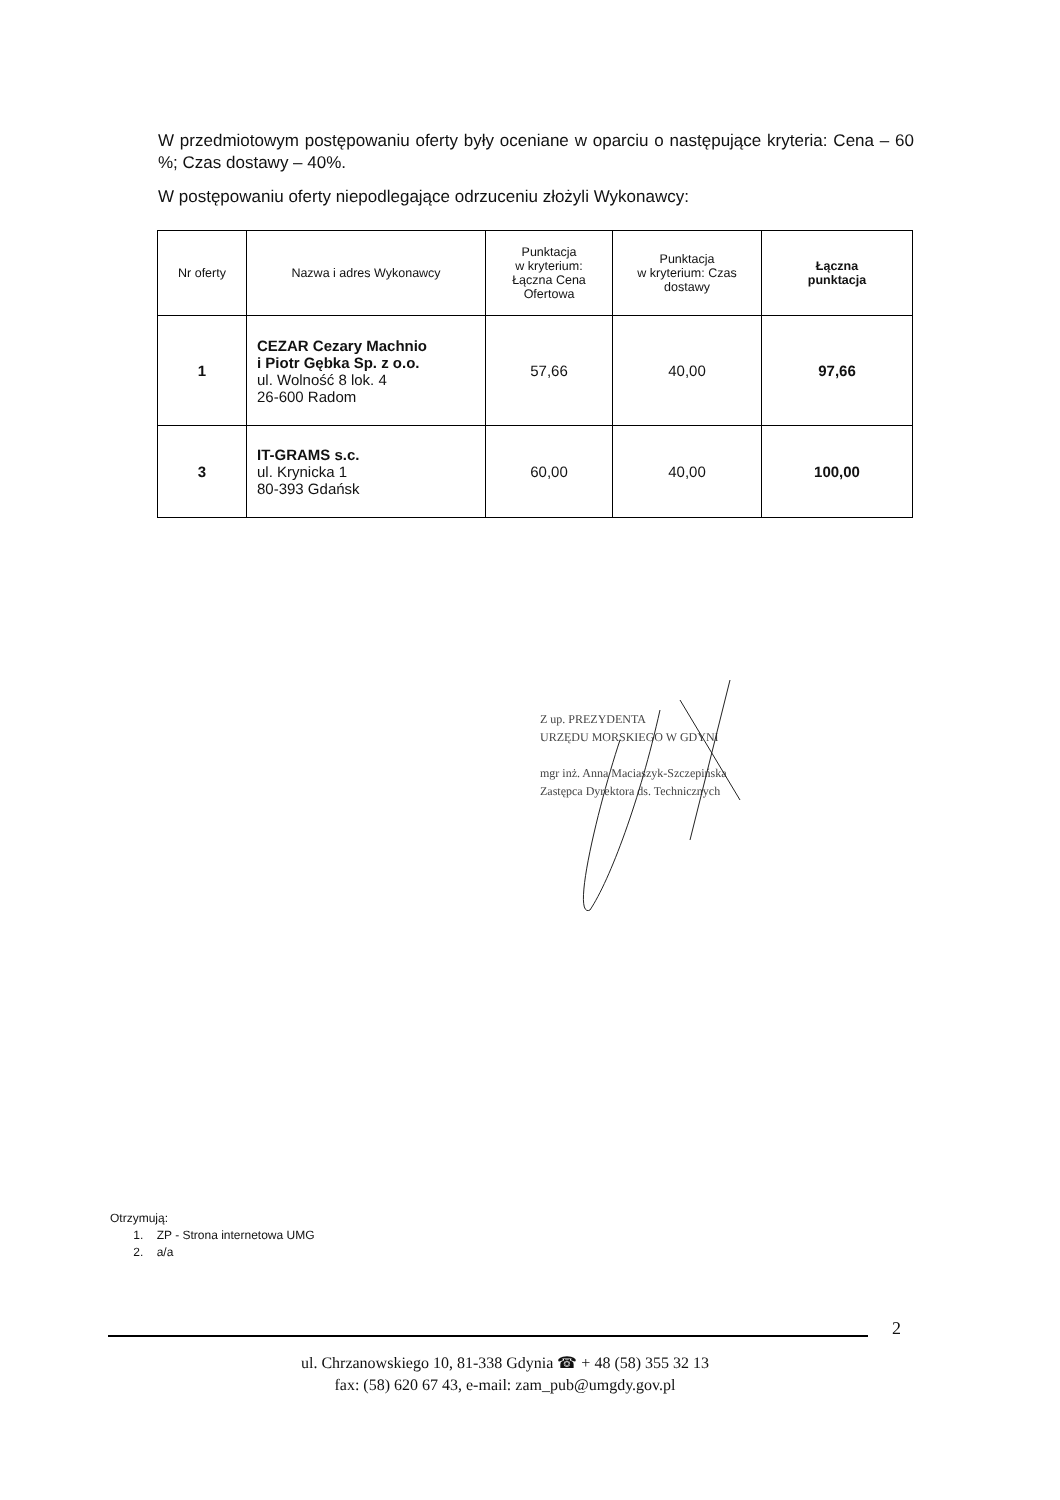W przedmiotowym postępowaniu oferty były oceniane w oparciu o następujące kryteria: Cena – 60 %; Czas dostawy – 40%.
W postępowaniu oferty niepodlegające odrzuceniu złożyli Wykonawcy:
| Nr oferty | Nazwa i adres Wykonawcy | Punktacja w kryterium: Łączna Cena Ofertowa | Punktacja w kryterium: Czas dostawy | Łączna punktacja |
| --- | --- | --- | --- | --- |
| 1 | CEZAR Cezary Machnio i Piotr Gębka Sp. z o.o. ul. Wolność 8 lok. 4 26-600 Radom | 57,66 | 40,00 | 97,66 |
| 3 | IT-GRAMS s.c. ul. Krynicka 1 80-393 Gdańsk | 60,00 | 40,00 | 100,00 |
Z up. PREZYDENTA
URZĘDU MORSKIEGO W GDYNI
mgr inż. Anna Maciaszyk-Szczepińska
Zastępca Dyrektora ds. Technicznych
Otrzymują:
1. ZP - Strona internetowa UMG
2. a/a
2
ul. Chrzanowskiego 10, 81-338 Gdynia ☎ + 48 (58) 355 32 13
fax: (58) 620 67 43, e-mail: zam_pub@umgdy.gov.pl